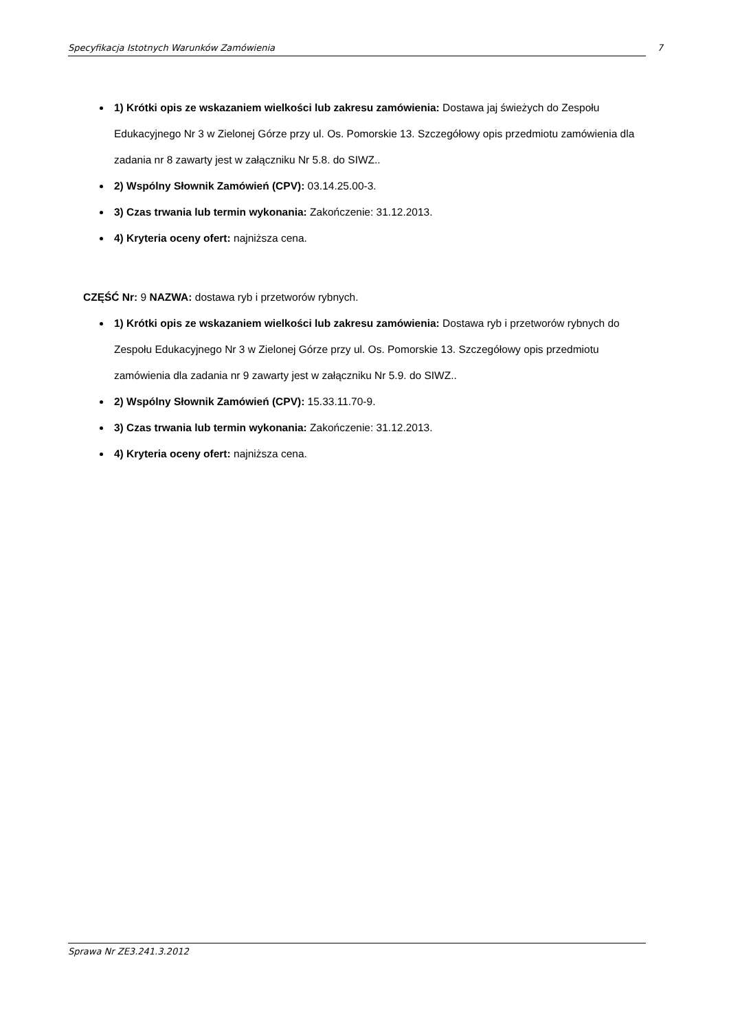Specyfikacja Istotnych Warunków Zamówienia 7
1) Krótki opis ze wskazaniem wielkości lub zakresu zamówienia: Dostawa jaj świeżych do Zespołu Edukacyjnego Nr 3 w Zielonej Górze przy ul. Os. Pomorskie 13. Szczegółowy opis przedmiotu zamówienia dla zadania nr 8 zawarty jest w załączniku Nr 5.8. do SIWZ..
2) Wspólny Słownik Zamówień (CPV): 03.14.25.00-3.
3) Czas trwania lub termin wykonania: Zakończenie: 31.12.2013.
4) Kryteria oceny ofert: najniższa cena.
CZĘŚĆ Nr: 9 NAZWA: dostawa ryb i przetworów rybnych.
1) Krótki opis ze wskazaniem wielkości lub zakresu zamówienia: Dostawa ryb i przetworów rybnych do Zespołu Edukacyjnego Nr 3 w Zielonej Górze przy ul. Os. Pomorskie 13. Szczegółowy opis przedmiotu zamówienia dla zadania nr 9 zawarty jest w załączniku Nr 5.9. do SIWZ..
2) Wspólny Słownik Zamówień (CPV): 15.33.11.70-9.
3) Czas trwania lub termin wykonania: Zakończenie: 31.12.2013.
4) Kryteria oceny ofert: najniższa cena.
Sprawa Nr ZE3.241.3.2012